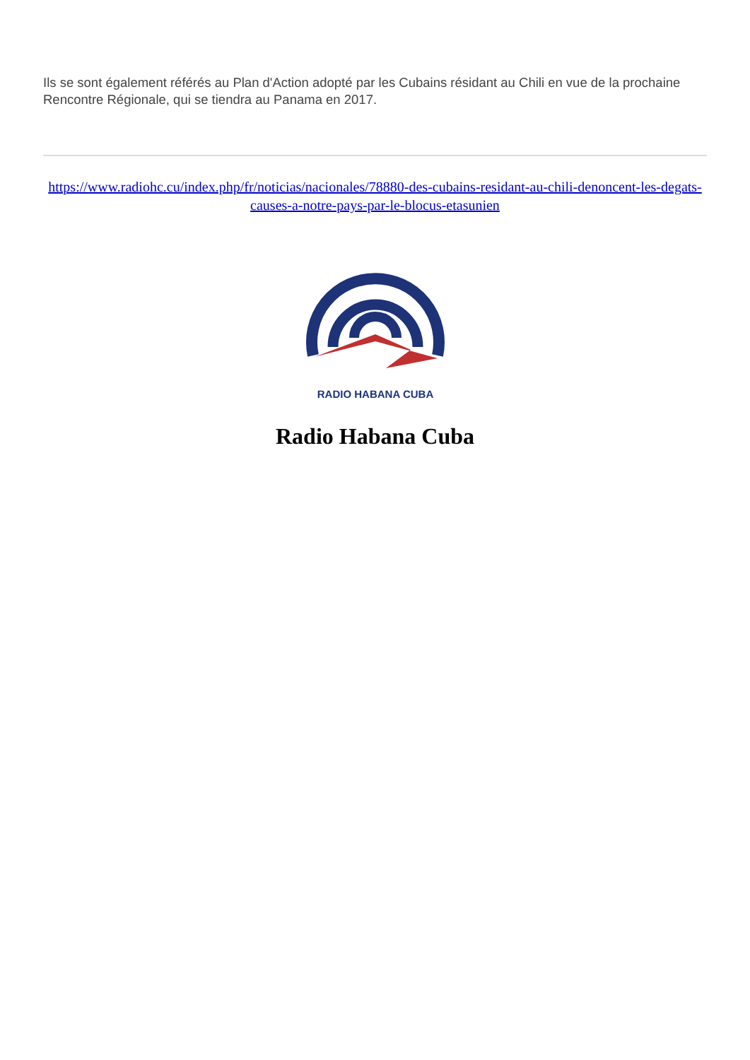Ils se sont également référés au Plan d'Action adopté par les Cubains résidant au Chili en vue de la prochaine Rencontre Régionale, qui se tiendra au Panama en 2017.
https://www.radiohc.cu/index.php/fr/noticias/nacionales/78880-des-cubains-residant-au-chili-denoncent-les-degats-causes-a-notre-pays-par-le-blocus-etasunien
RADIO HABANA CUBA
Radio Habana Cuba